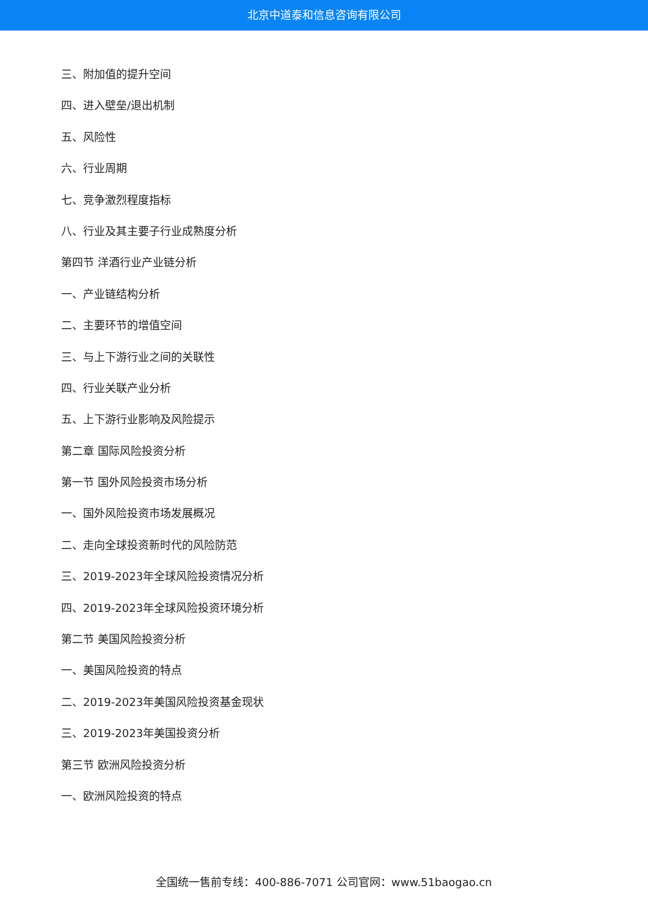北京中道泰和信息咨询有限公司
三、附加值的提升空间
四、进入壁垒/退出机制
五、风险性
六、行业周期
七、竞争激烈程度指标
八、行业及其主要子行业成熟度分析
第四节 洋酒行业产业链分析
一、产业链结构分析
二、主要环节的增值空间
三、与上下游行业之间的关联性
四、行业关联产业分析
五、上下游行业影响及风险提示
第二章 国际风险投资分析
第一节 国外风险投资市场分析
一、国外风险投资市场发展概况
二、走向全球投资新时代的风险防范
三、2019-2023年全球风险投资情况分析
四、2019-2023年全球风险投资环境分析
第二节 美国风险投资分析
一、美国风险投资的特点
二、2019-2023年美国风险投资基金现状
三、2019-2023年美国投资分析
第三节 欧洲风险投资分析
一、欧洲风险投资的特点
全国统一售前专线：400-886-7071 公司官网：www.51baogao.cn